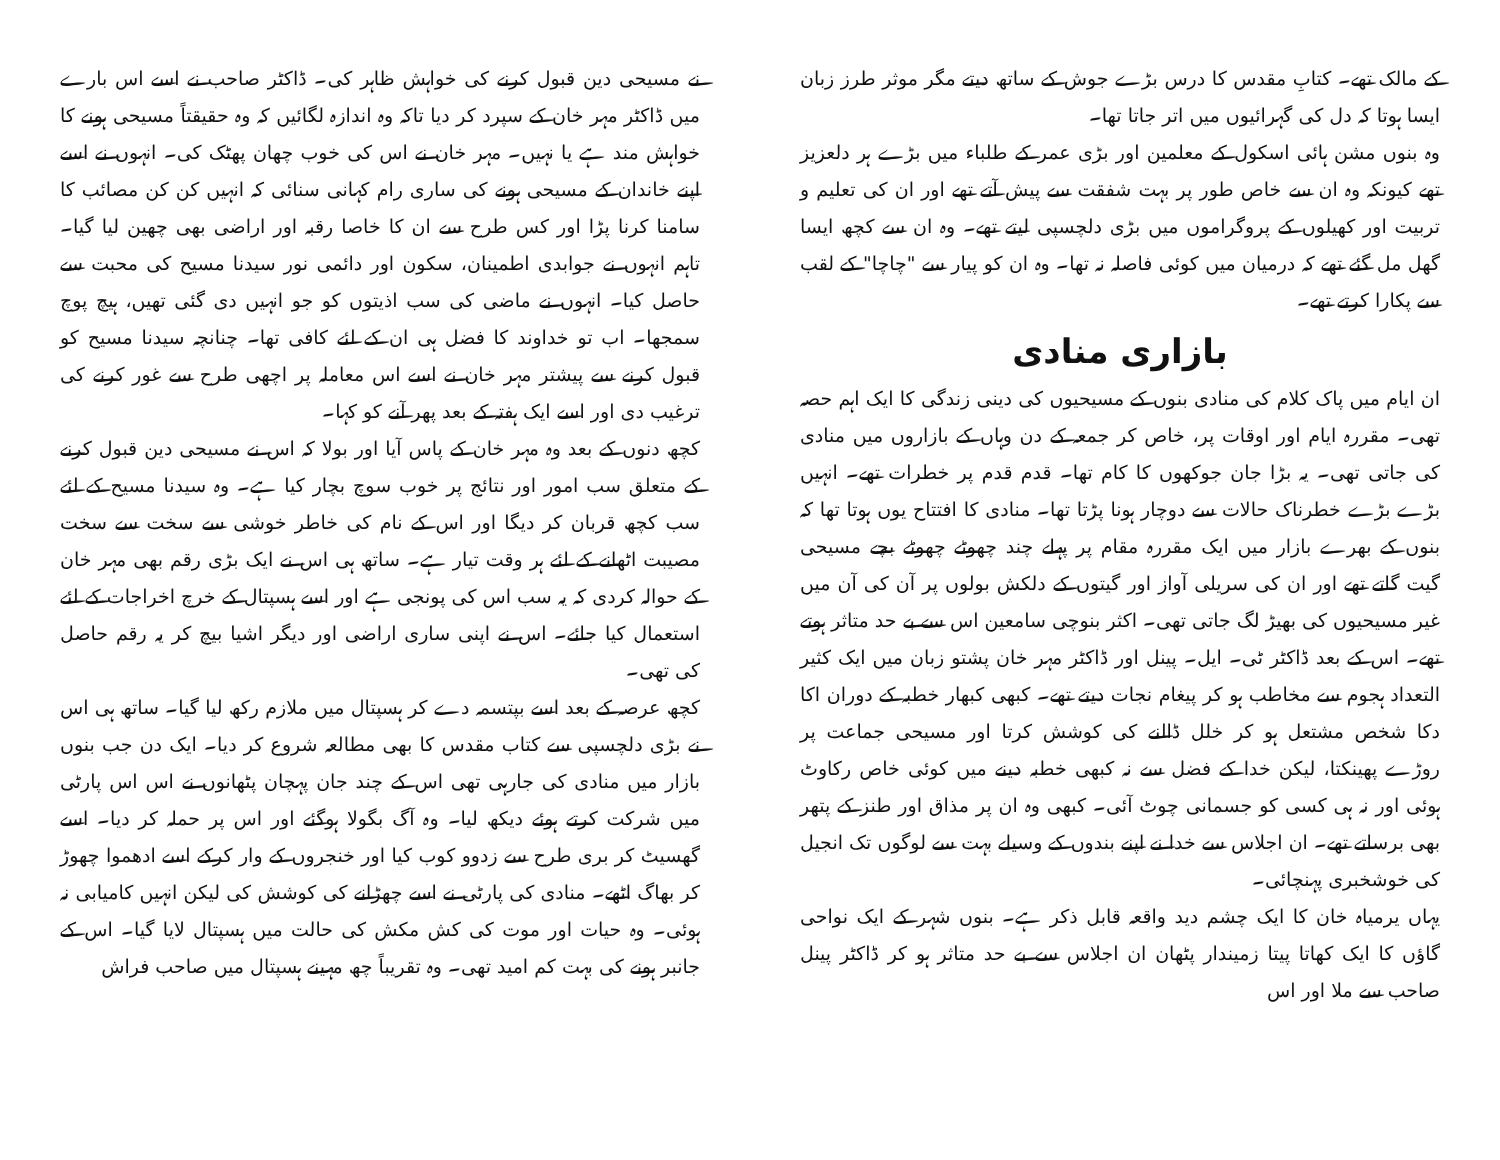کے مالک تھے۔ کتابِ مقدس کا درس بڑے جوش کے ساتھ دیتے مگر موثر طرز زبان ایسا ہوتا کہ دل کی گہرائیوں میں اتر جاتا تھا۔
وہ بنوں مشن ہائی اسکول کے معلمین اور بڑی عمر کے طلباء میں بڑے ہر دلعزیز تھے کیونکہ وہ ان سے خاص طور پر بہت شفقت سے پیش آتے تھے اور ان کی تعلیم و تربیت اور کھیلوں کے پروگراموں میں بڑی دلچسپی لیتے تھے۔ وہ ان سے کچھ ایسا گھل مل گئے تھے کہ درمیان میں کوئی فاصلہ نہ تھا۔ وہ ان کو پیار سے "چاچا" کے لقب سے پکارا کرتے تھے۔
بازاری منادی
ان ایام میں پاک کلام کی منادی بنوں کے مسیحیوں کی دینی زندگی کا ایک اہم حصہ تھی۔ مقررہ ایام اور اوقات پر، خاص کر جمعہ کے دن وہاں کے بازاروں میں منادی کی جاتی تھی۔ یہ بڑا جان جوکھوں کا کام تھا۔ قدم قدم پر خطرات تھے۔ انہیں بڑے بڑے خطرناک حالات سے دوچار ہونا پڑتا تھا۔ منادی کا افتتاح یوں ہوتا تھا کہ بنوں کے بھرے بازار میں ایک مقررہ مقام پر پہلے چند چھوٹے چھوٹے بچے مسیحی گیت گاتے تھے اور ان کی سریلی آواز اور گیتوں کے دلکش بولوں پر آن کی آن میں غیر مسیحیوں کی بھیڑ لگ جاتی تھی۔ اکثر بنوچی سامعین اس سے بے حد متاثر ہوتے تھے۔ اس کے بعد ڈاکٹر ٹی۔ ایل۔ پینل اور ڈاکٹر مہر خان پشتو زبان میں ایک کثیر التعداد ہجوم سے مخاطب ہو کر پیغام نجات دیتے تھے۔ کبھی کبھار خطبہ کے دوران اکا دکا شخص مشتعل ہو کر خلل ڈالنے کی کوشش کرتا اور مسیحی جماعت پر روڑے پھینکتا، لیکن خدا کے فضل سے نہ کبھی خطبہ دینے میں کوئی خاص رکاوٹ ہوئی اور نہ ہی کسی کو جسمانی چوٹ آئی۔ کبھی وہ ان پر مذاق اور طنز کے پتھر بھی برساتے تھے۔ ان اجلاس سے خدا نے اپنے بندوں کے وسیلے بہت سے لوگوں تک انجیل کی خوشخبری پہنچائی۔
یہاں یرمیاہ خان کا ایک چشم دید واقعہ قابل ذکر ہے۔ بنوں شہر کے ایک نواحی گاؤں کا ایک کھاتا پیتا زمیندار پٹھان ان اجلاس سے بے حد متاثر ہو کر ڈاکٹر پینل صاحب سے ملا اور اس
نے مسیحی دین قبول کرنے کی خواہش ظاہر کی۔ ڈاکٹر صاحب نے اسے اس بارے میں ڈاکٹر مہر خان کے سپرد کر دیا تاکہ وہ اندازہ لگائیں کہ وہ حقیقتاً مسیحی ہونے کا خواہش مند ہے یا نہیں۔ مہر خان نے اس کی خوب چھان پھٹک کی۔ انہوں نے اسے اپنے خاندان کے مسیحی ہونے کی ساری رام کہانی سنائی کہ انہیں کن کن مصائب کا سامنا کرنا پڑا اور کس طرح سے ان کا خاصا رقبہ اور اراضی بھی چھین لیا گیا۔ تاہم انہوں نے جوابدی اطمینان، سکون اور دائمی نور سیدنا مسیح کی محبت سے حاصل کیا۔ انہوں نے ماضی کی سب اذیتوں کو جو انہیں دی گئی تھیں، ہیچ پوچ سمجھا۔ اب تو خداوند کا فضل ہی ان کے لئے کافی تھا۔ چنانچہ سیدنا مسیح کو قبول کرنے سے پیشتر مہر خان نے اسے اس معاملہ پر اچھی طرح سے غور کرنے کی ترغیب دی اور اسے ایک ہفتہ کے بعد پھر آنے کو کہا۔
کچھ دنوں کے بعد وہ مہر خان کے پاس آیا اور بولا کہ اس نے مسیحی دین قبول کرنے کے متعلق سب امور اور نتائج پر خوب سوچ بچار کیا ہے۔ وہ سیدنا مسیح کے لئے سب کچھ قربان کر دیگا اور اس کے نام کی خاطر خوشی سے سخت سے سخت مصیبت اٹھانے کے لئے ہر وقت تیار ہے۔ ساتھ ہی اس نے ایک بڑی رقم بھی مہر خان کے حوالہ کردی کہ یہ سب اس کی پونجی ہے اور اسے ہسپتال کے خرچ اخراجات کے لئے استعمال کیا جائے۔ اس نے اپنی ساری اراضی اور دیگر اشیا بیچ کر یہ رقم حاصل کی تھی۔
کچھ عرصہ کے بعد اسے بپتسمہ دے کر ہسپتال میں ملازم رکھ لیا گیا۔ ساتھ ہی اس نے بڑی دلچسپی سے کتاب مقدس کا بھی مطالعہ شروع کر دیا۔ ایک دن جب بنوں بازار میں منادی کی جارہی تھی اس کے چند جان پہچان پٹھانوں نے اس اس پارٹی میں شرکت کرتے ہوئے دیکھ لیا۔ وہ آگ بگولا ہوگئے اور اس پر حملہ کر دیا۔ اسے گھسیٹ کر بری طرح سے زدوو کوب کیا اور خنجروں کے وار کرکے اسے ادھموا چھوڑ کر بھاگ اٹھے۔ منادی کی پارٹی نے اسے چھڑانے کی کوشش کی لیکن انہیں کامیابی نہ ہوئی۔ وہ حیات اور موت کی کش مکش کی حالت میں ہسپتال لایا گیا۔ اس کے جانبر ہونے کی بہت کم امید تھی۔ وہ تقریباً چھ مہینے ہسپتال میں صاحب فراش